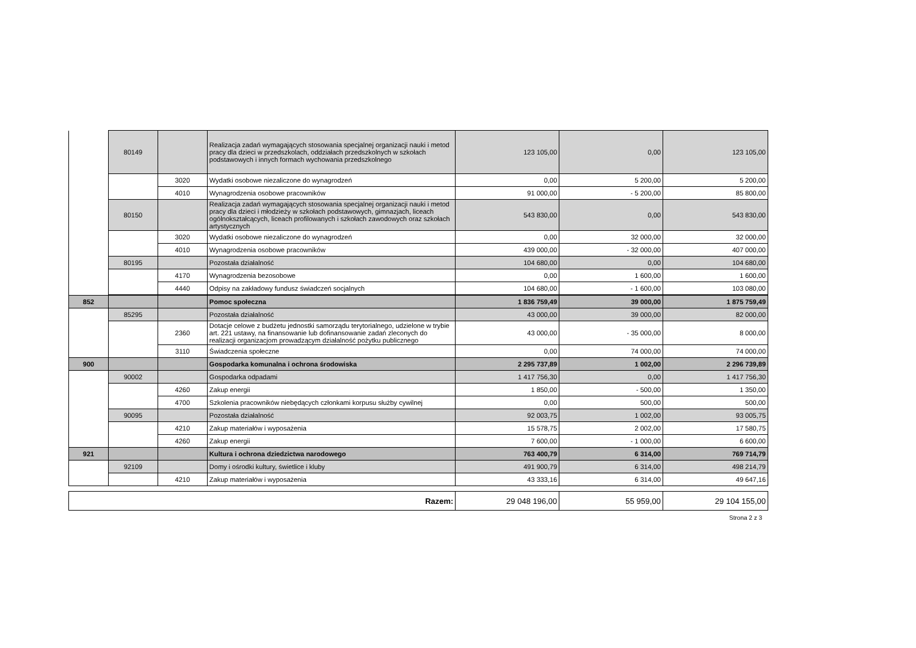| | 80149 | | Realizacja zadań wymagających stosowania specjalnej organizacji nauki i metod pracy dla dzieci w przedszkolach, oddziałach przedszkolnych w szkołach podstawowych i innych formach wychowania przedszkolnego | 123 105,00 | 0,00 | 123 105,00 |
| | | 3020 | Wydatki osobowe niezaliczone do wynagrodzeń | 0,00 | 5 200,00 | 5 200,00 |
| | | 4010 | Wynagrodzenia osobowe pracowników | 91 000,00 | - 5 200,00 | 85 800,00 |
| | 80150 | | Realizacja zadań wymagających stosowania specjalnej organizacji nauki i metod pracy dla dzieci i młodzieży w szkołach podstawowych, gimnazjach, liceach ogólnokształcących, liceach profilowanych i szkołach zawodowych oraz szkołach artystycznych | 543 830,00 | 0,00 | 543 830,00 |
| | | 3020 | Wydatki osobowe niezaliczone do wynagrodzeń | 0,00 | 32 000,00 | 32 000,00 |
| | | 4010 | Wynagrodzenia osobowe pracowników | 439 000,00 | - 32 000,00 | 407 000,00 |
| | 80195 | | Pozostała działalność | 104 680,00 | 0,00 | 104 680,00 |
| | | 4170 | Wynagrodzenia bezosobowe | 0,00 | 1 600,00 | 1 600,00 |
| | | 4440 | Odpisy na zakładowy fundusz świadczeń socjalnych | 104 680,00 | - 1 600,00 | 103 080,00 |
| 852 | | | Pomoc społeczna | 1 836 759,49 | 39 000,00 | 1 875 759,49 |
| | 85295 | | Pozostała działalność | 43 000,00 | 39 000,00 | 82 000,00 |
| | | 2360 | Dotacje celowe z budżetu jednostki samorządu terytorialnego, udzielone w trybie art. 221 ustawy, na finansowanie lub dofinansowanie zadań zleconych do realizacji organizacjom prowadzącym działalność pożytku publicznego | 43 000,00 | - 35 000,00 | 8 000,00 |
| | | 3110 | Świadczenia społeczne | 0,00 | 74 000,00 | 74 000,00 |
| 900 | | | Gospodarka komunalna i ochrona środowiska | 2 295 737,89 | 1 002,00 | 2 296 739,89 |
| | 90002 | | Gospodarka odpadami | 1 417 756,30 | 0,00 | 1 417 756,30 |
| | | 4260 | Zakup energii | 1 850,00 | - 500,00 | 1 350,00 |
| | | 4700 | Szkolenia pracowników niebędących członkami korpusu służby cywilnej | 0,00 | 500,00 | 500,00 |
| | 90095 | | Pozostała działalność | 92 003,75 | 1 002,00 | 93 005,75 |
| | | 4210 | Zakup materiałów i wyposażenia | 15 578,75 | 2 002,00 | 17 580,75 |
| | | 4260 | Zakup energii | 7 600,00 | - 1 000,00 | 6 600,00 |
| 921 | | | Kultura i ochrona dziedzictwa narodowego | 763 400,79 | 6 314,00 | 769 714,79 |
| | 92109 | | Domy i ośrodki kultury, świetlice i kluby | 491 900,79 | 6 314,00 | 498 214,79 |
| | | 4210 | Zakup materiałów i wyposażenia | 43 333,16 | 6 314,00 | 49 647,16 |
| Razem: | 29 048 196,00 | 55 959,00 | 29 104 155,00 |
Strona 2 z 3